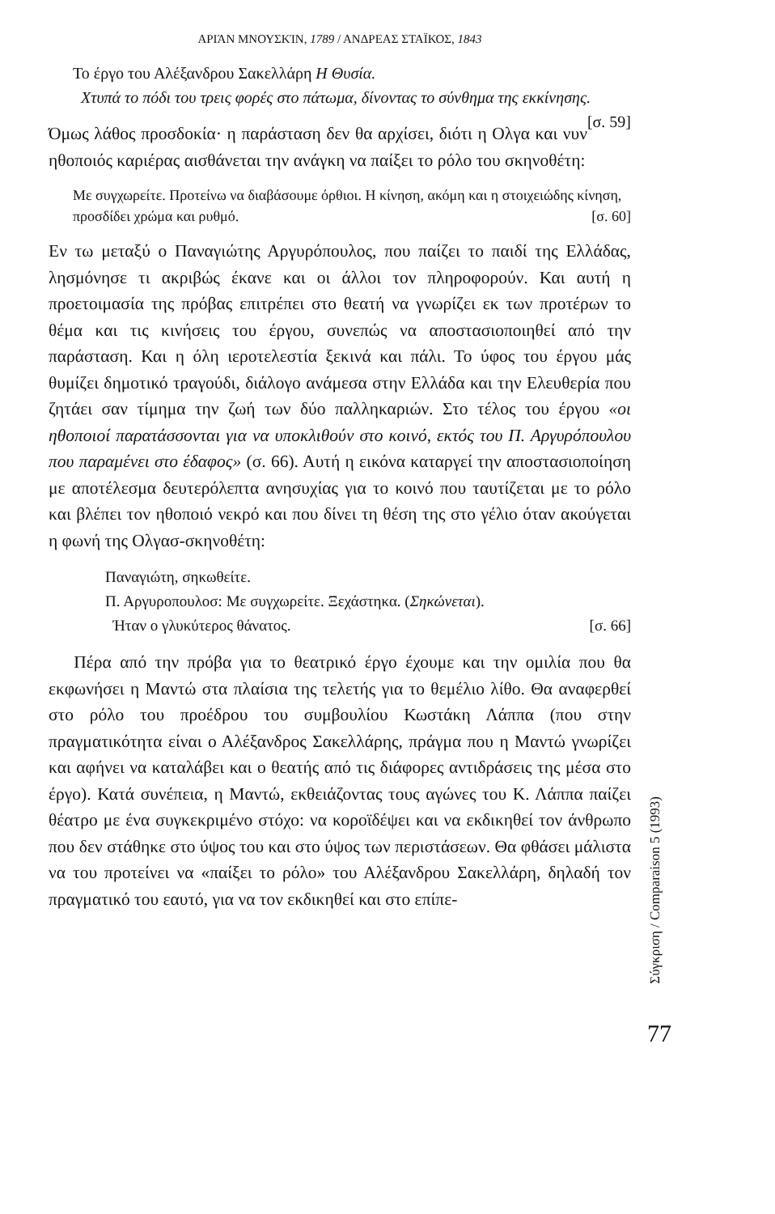ΑΡΙΆΝ ΜΝΟΥΣΚΊΝ, 1789 / ΑΝΔΡΕΑΣ ΣΤΑΪΚΟΣ, 1843
Το έργο του Αλέξανδρου Σακελλάρη Η Θυσία.
Χτυπά το πόδι του τρεις φορές στο πάτωμα, δίνοντας το σύνθημα της εκκίνησης. [σ. 59]
Όμως λάθος προσδοκία· η παράσταση δεν θα αρχίσει, διότι η Ολγα και νυν ηθοποιός καριέρας αισθάνεται την ανάγκη να παίξει το ρόλο του σκηνοθέτη:
Με συγχωρείτε. Προτείνω να διαβάσουμε όρθιοι. Η κίνηση, ακόμη και η στοιχειώδης κίνηση, προσδίδει χρώμα και ρυθμό. [σ. 60]
Εν τω μεταξύ ο Παναγιώτης Αργυρόπουλος, που παίζει το παιδί της Ελλάδας, λησμόνησε τι ακριβώς έκανε και οι άλλοι τον πληροφορούν. Και αυτή η προετοιμασία της πρόβας επιτρέπει στο θεατή να γνωρίζει εκ των προτέρων το θέμα και τις κινήσεις του έργου, συνεπώς να αποστασιοποιηθεί από την παράσταση. Και η όλη ιεροτελεστία ξεκινά και πάλι. Το ύφος του έργου μάς θυμίζει δημοτικό τραγούδι, διάλογο ανάμεσα στην Ελλάδα και την Ελευθερία που ζητάει σαν τίμημα την ζωή των δύο παλληκαριών. Στο τέλος του έργου «οι ηθοποιοί παρατάσσονται για να υποκλιθούν στο κοινό, εκτός του Π. Αργυρόπουλου που παραμένει στο έδαφος» (σ. 66). Αυτή η εικόνα καταργεί την αποστασιοποίηση με αποτέλεσμα δευτερόλεπτα ανησυχίας για το κοινό που ταυτίζεται με το ρόλο και βλέπει τον ηθοποιό νεκρό και που δίνει τη θέση της στο γέλιο όταν ακούγεται η φωνή της Ολγασ-σκηνοθέτη:
Παναγιώτη, σηκωθείτε.
Π. Αργυροπουλοσ: Με συγχωρείτε. Ξεχάστηκα. (Σηκώνεται).
Ήταν ο γλυκύτερος θάνατος. [σ. 66]
Πέρα από την πρόβα για το θεατρικό έργο έχουμε και την ομιλία που θα εκφωνήσει η Μαντώ στα πλαίσια της τελετής για το θεμέλιο λίθο. Θα αναφερθεί στο ρόλο του προέδρου του συμβουλίου Κωστάκη Λάππα (που στην πραγματικότητα είναι ο Αλέξανδρος Σακελλάρης, πράγμα που η Μαντώ γνωρίζει και αφήνει να καταλάβει και ο θεατής από τις διάφορες αντιδράσεις της μέσα στο έργο). Κατά συνέπεια, η Μαντώ, εκθειάζοντας τους αγώνες του Κ. Λάππα παίζει θέατρο με ένα συγκεκριμένο στόχο: να κοροϊδέψει και να εκδικηθεί τον άνθρωπο που δεν στάθηκε στο ύψος του και στο ύψος των περιστάσεων. Θα φθάσει μάλιστα να του προτείνει να «παίξει το ρόλο» του Αλέξανδρου Σακελλάρη, δηλαδή τον πραγματικό του εαυτό, για να τον εκδικηθεί και στο επίπε-
Σύγκριση / Comparaison 5 (1993)
77